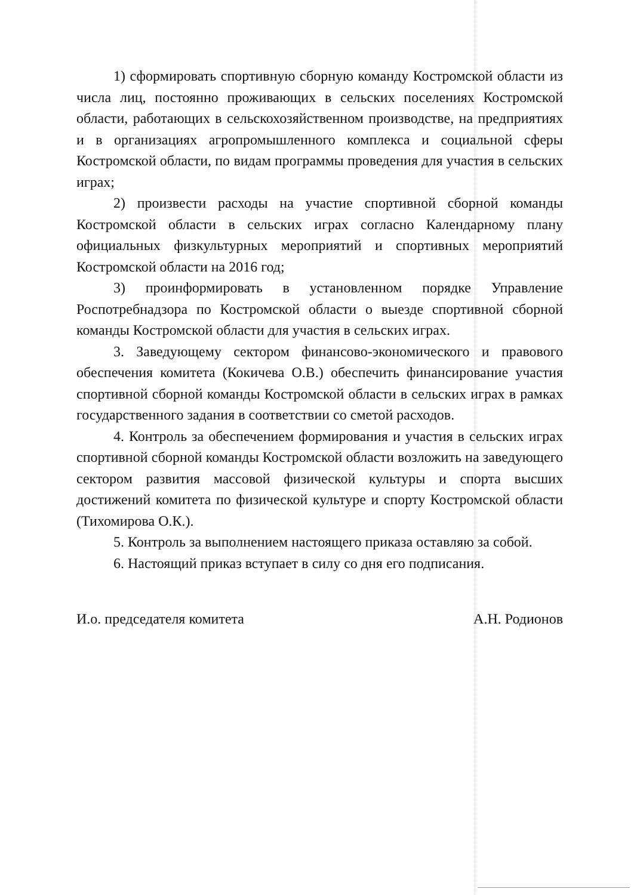1) сформировать спортивную сборную команду Костромской области из числа лиц, постоянно проживающих в сельских поселениях Костромской области, работающих в сельскохозяйственном производстве, на предприятиях и в организациях агропромышленного комплекса и социальной сферы Костромской области, по видам программы проведения для участия в сельских играх;
2) произвести расходы на участие спортивной сборной команды Костромской области в сельских играх согласно Календарному плану официальных физкультурных мероприятий и спортивных мероприятий Костромской области на 2016 год;
3) проинформировать в установленном порядке Управление Роспотребнадзора по Костромской области о выезде спортивной сборной команды Костромской области для участия в сельских играх.
3. Заведующему сектором финансово-экономического и правового обеспечения комитета (Кокичева О.В.) обеспечить финансирование участия спортивной сборной команды Костромской области в сельских играх в рамках государственного задания в соответствии со сметой расходов.
4. Контроль за обеспечением формирования и участия в сельских играх спортивной сборной команды Костромской области возложить на заведующего сектором развития массовой физической культуры и спорта высших достижений комитета по физической культуре и спорту Костромской области (Тихомирова О.К.).
5. Контроль за выполнением настоящего приказа оставляю за собой.
6. Настоящий приказ вступает в силу со дня его подписания.
И.о. председателя комитета А.Н. Родионов